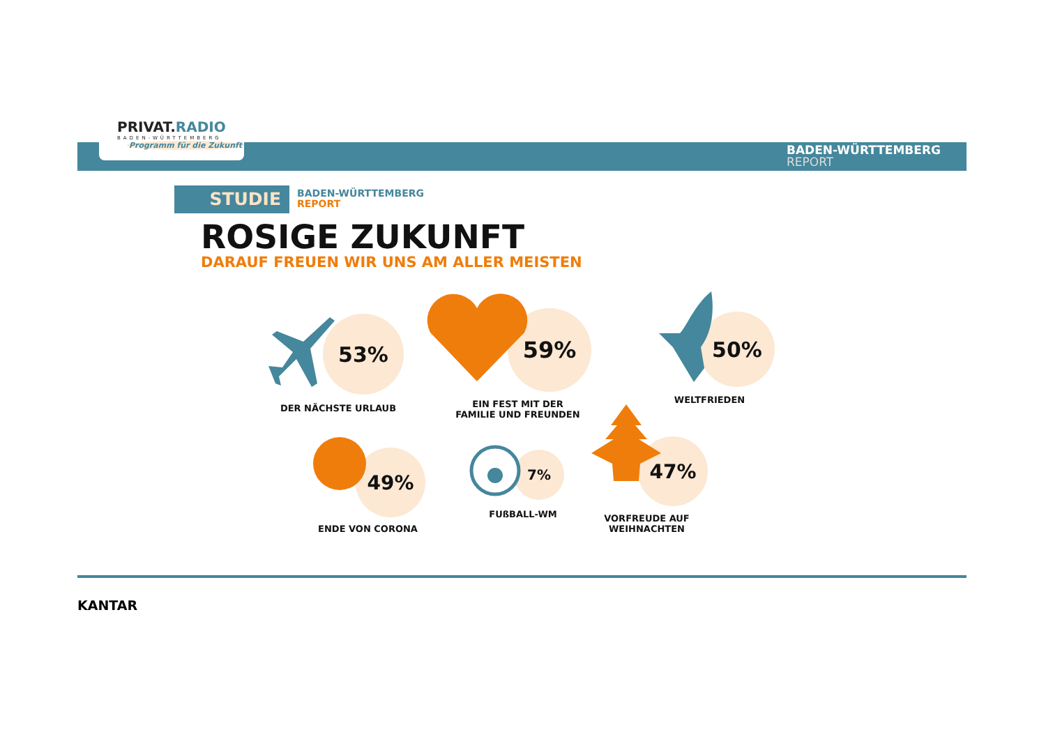PRIVAT.RADIO
BADEN-WÜRTTEMBERG
Programm für die Zukunft
BADEN-WÜRTTEMBERG
REPORT
STUDIE
BADEN-WÜRTTEMBERG
REPORT
ROSIGE ZUKUNFT
DARAUF FREUEN WIR UNS AM ALLER MEISTEN
53%
DER NÄCHSTE URLAUB
59%
EIN FEST MIT DER
FAMILIE UND FREUNDEN
50%
WELTFRIEDEN
49%
ENDE VON CORONA
7%
FUßBALL-WM
47%
VORFREUDE AUF
WEIHNACHTEN
KANTAR